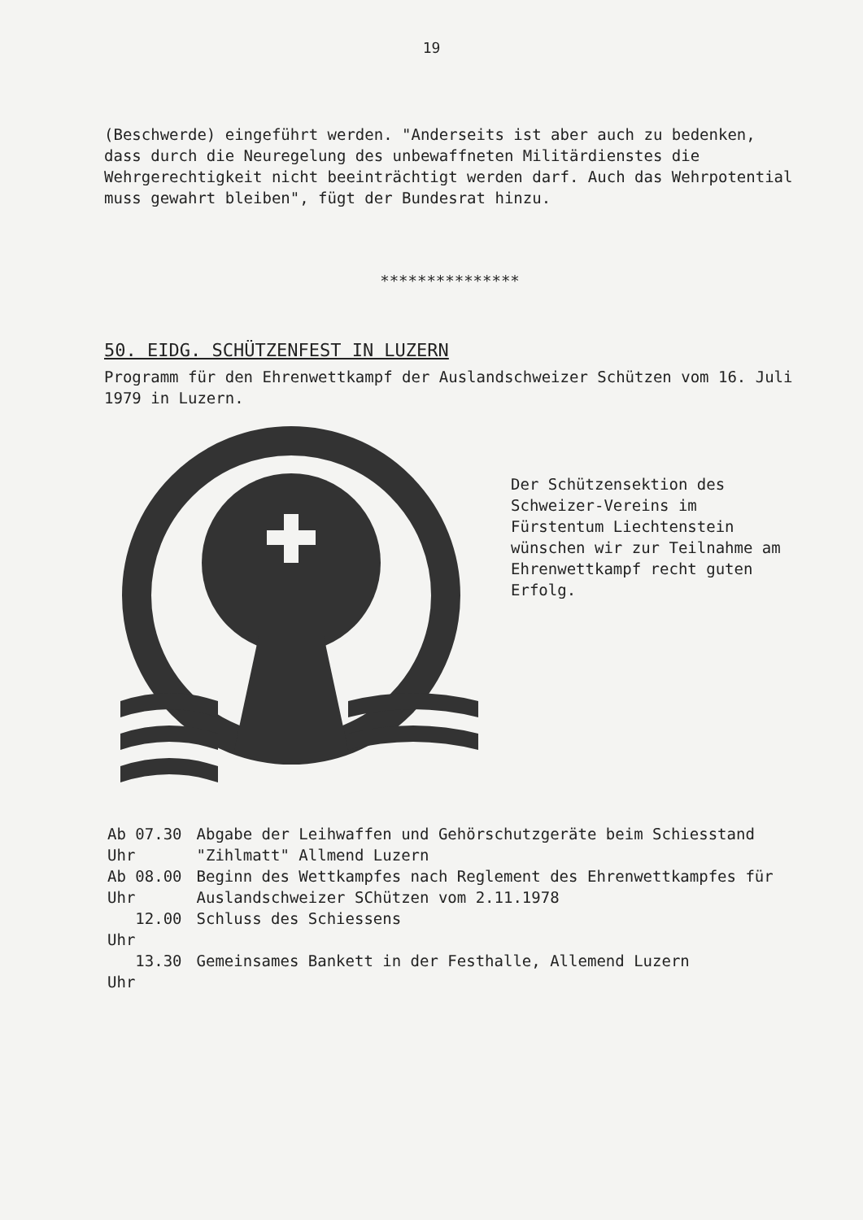19
(Beschwerde) eingeführt werden. "Anderseits ist aber auch zu bedenken, dass durch die Neuregelung des unbewaffneten Militärdienstes die Wehrgerechtigkeit nicht beeinträchtigt werden darf. Auch das Wehrpotential muss gewahrt bleiben", fügt der Bundesrat hinzu.
***************
50. EIDG. SCHÜTZENFEST IN LUZERN
Programm für den Ehrenwettkampf der Auslandschweizer Schützen vom 16. Juli 1979 in Luzern.
Der Schützensektion des Schweizer-Vereins im Fürstentum Liechtenstein wünschen wir zur Teilnahme am Ehrenwettkampf recht guten Erfolg.
| Ab 07.30 Uhr | Abgabe der Leihwaffen und Gehörschutzgeräte beim Schiesstand "Zihlmatt" Allmend Luzern |
| Ab 08.00 Uhr | Beginn des Wettkampfes nach Reglement des Ehrenwettkampfes für Auslandschweizer SChützen vom 2.11.1978 |
| 12.00 Uhr | Schluss des Schiessens |
| 13.30 Uhr | Gemeinsames Bankett in der Festhalle, Allemend Luzern |